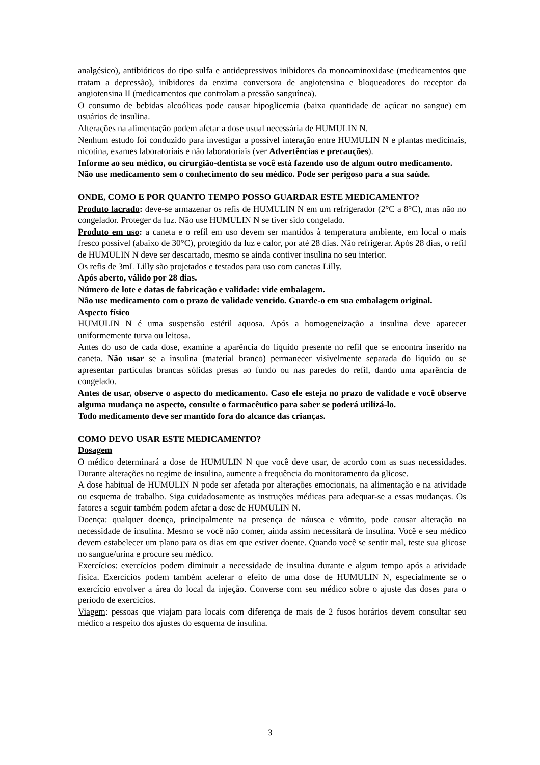analgésico), antibióticos do tipo sulfa e antidepressivos inibidores da monoaminoxidase (medicamentos que tratam a depressão), inibidores da enzima conversora de angiotensina e bloqueadores do receptor da angiotensina II (medicamentos que controlam a pressão sanguínea).
O consumo de bebidas alcoólicas pode causar hipoglicemia (baixa quantidade de açúcar no sangue) em usuários de insulina.
Alterações na alimentação podem afetar a dose usual necessária de HUMULIN N.
Nenhum estudo foi conduzido para investigar a possível interação entre HUMULIN N e plantas medicinais, nicotina, exames laboratoriais e não laboratoriais (ver Advertências e precauções).
Informe ao seu médico, ou cirurgião-dentista se você está fazendo uso de algum outro medicamento.
Não use medicamento sem o conhecimento do seu médico. Pode ser perigoso para a sua saúde.
ONDE, COMO E POR QUANTO TEMPO POSSO GUARDAR ESTE MEDICAMENTO?
Produto lacrado: deve-se armazenar os refis de HUMULIN N em um refrigerador (2°C a 8°C), mas não no congelador. Proteger da luz. Não use HUMULIN N se tiver sido congelado.
Produto em uso: a caneta e o refil em uso devem ser mantidos à temperatura ambiente, em local o mais fresco possível (abaixo de 30°C), protegido da luz e calor, por até 28 dias. Não refrigerar. Após 28 dias, o refil de HUMULIN N deve ser descartado, mesmo se ainda contiver insulina no seu interior.
Os refis de 3mL Lilly são projetados e testados para uso com canetas Lilly.
Após aberto, válido por 28 dias.
Número de lote e datas de fabricação e validade: vide embalagem.
Não use medicamento com o prazo de validade vencido. Guarde-o em sua embalagem original.
Aspecto físico
HUMULIN N é uma suspensão estéril aquosa. Após a homogeneização a insulina deve aparecer uniformemente turva ou leitosa.
Antes do uso de cada dose, examine a aparência do líquido presente no refil que se encontra inserido na caneta. Não usar se a insulina (material branco) permanecer visivelmente separada do líquido ou se apresentar partículas brancas sólidas presas ao fundo ou nas paredes do refil, dando uma aparência de congelado.
Antes de usar, observe o aspecto do medicamento. Caso ele esteja no prazo de validade e você observe alguma mudança no aspecto, consulte o farmacêutico para saber se poderá utilizá-lo.
Todo medicamento deve ser mantido fora do alcance das crianças.
COMO DEVO USAR ESTE MEDICAMENTO?
Dosagem
O médico determinará a dose de HUMULIN N que você deve usar, de acordo com as suas necessidades. Durante alterações no regime de insulina, aumente a frequência do monitoramento da glicose.
A dose habitual de HUMULIN N pode ser afetada por alterações emocionais, na alimentação e na atividade ou esquema de trabalho. Siga cuidadosamente as instruções médicas para adequar-se a essas mudanças. Os fatores a seguir também podem afetar a dose de HUMULIN N.
Doença: qualquer doença, principalmente na presença de náusea e vômito, pode causar alteração na necessidade de insulina. Mesmo se você não comer, ainda assim necessitará de insulina. Você e seu médico devem estabelecer um plano para os dias em que estiver doente. Quando você se sentir mal, teste sua glicose no sangue/urina e procure seu médico.
Exercícios: exercícios podem diminuir a necessidade de insulina durante e algum tempo após a atividade física. Exercícios podem também acelerar o efeito de uma dose de HUMULIN N, especialmente se o exercício envolver a área do local da injeção. Converse com seu médico sobre o ajuste das doses para o período de exercícios.
Viagem: pessoas que viajam para locais com diferença de mais de 2 fusos horários devem consultar seu médico a respeito dos ajustes do esquema de insulina.
3